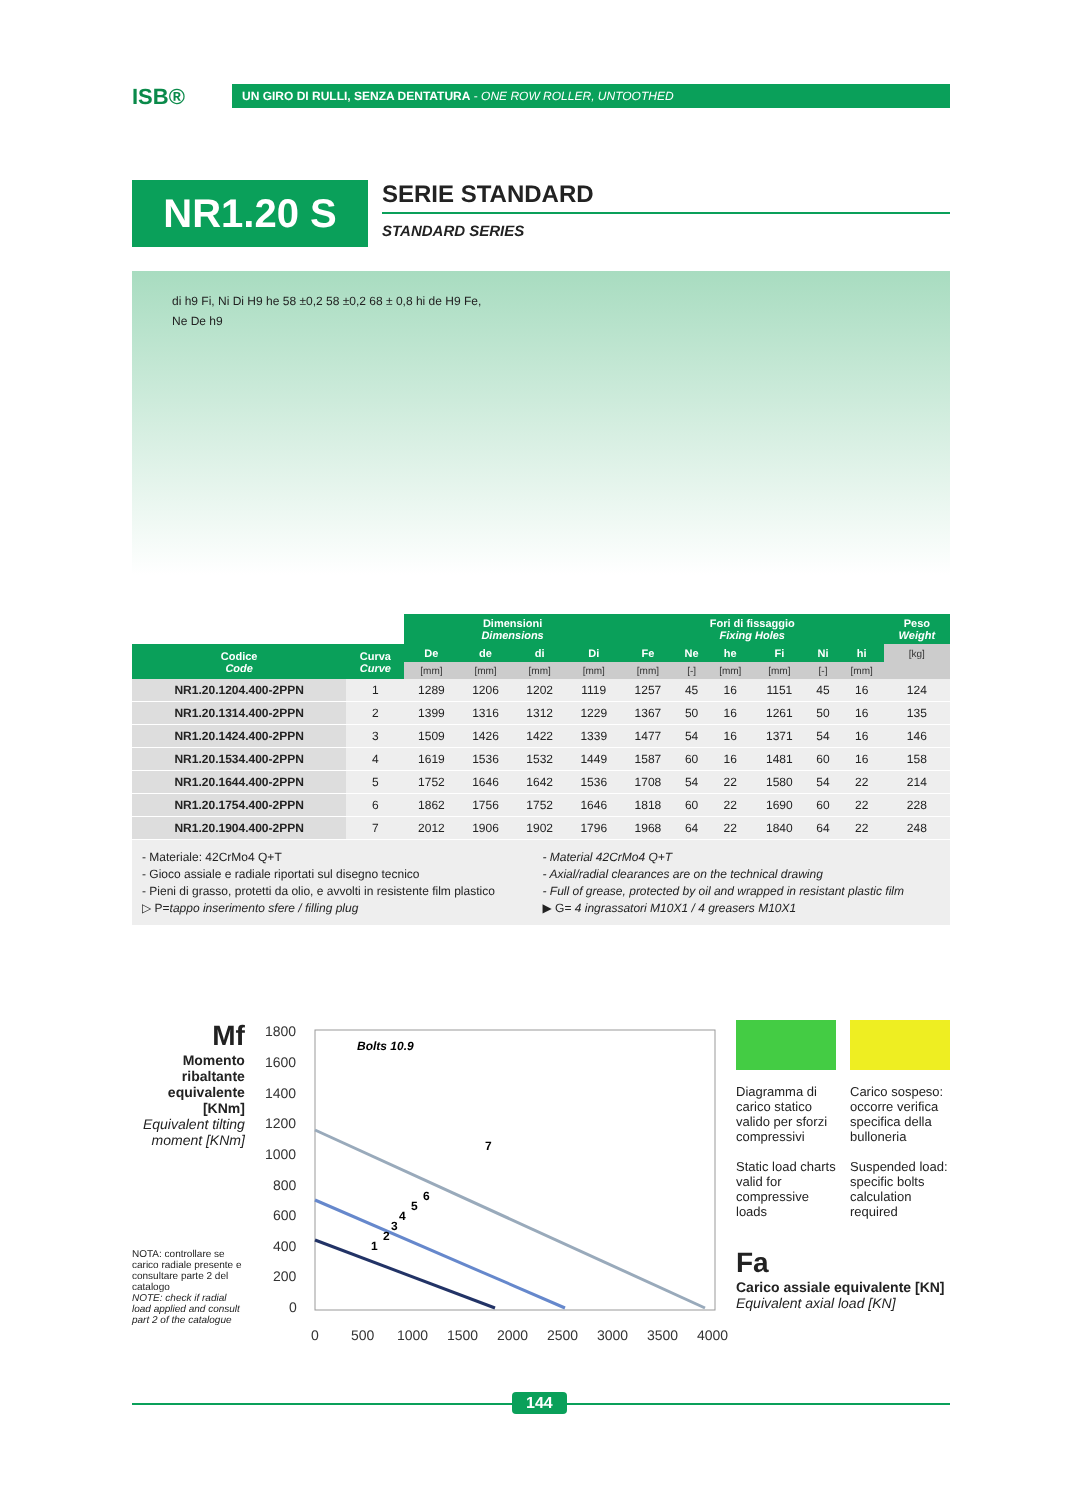ISB®
UN GIRO DI RULLI, SENZA DENTATURA - ONE ROW ROLLER, UNTOOTHED
NR1.20 S
SERIE STANDARD
STANDARD SERIES
di h9 Fi, Ni Di H9 he 58 ±0,2 58 ±0,2 68 ± 0,8 hi de H9 Fe, Ne De h9
| | | Dimensioni Dimensions | | | | Fori di fissaggio Fixing Holes | | | | | | Peso Weight |
| --- | --- | --- | --- | --- | --- | --- | --- | --- | --- | --- | --- | --- |
| Codice Code | Curva Curve | De | de | di | Di | Fe | Ne | he | Fi | Ni | hi | [kg] |
| | | [mm] | [mm] | [mm] | [mm] | [mm] | [-] | [mm] | [mm] | [-] | [mm] | |
| NR1.20.1204.400-2PPN | 1 | 1289 | 1206 | 1202 | 1119 | 1257 | 45 | 16 | 1151 | 45 | 16 | 124 |
| NR1.20.1314.400-2PPN | 2 | 1399 | 1316 | 1312 | 1229 | 1367 | 50 | 16 | 1261 | 50 | 16 | 135 |
| NR1.20.1424.400-2PPN | 3 | 1509 | 1426 | 1422 | 1339 | 1477 | 54 | 16 | 1371 | 54 | 16 | 146 |
| NR1.20.1534.400-2PPN | 4 | 1619 | 1536 | 1532 | 1449 | 1587 | 60 | 16 | 1481 | 60 | 16 | 158 |
| NR1.20.1644.400-2PPN | 5 | 1752 | 1646 | 1642 | 1536 | 1708 | 54 | 22 | 1580 | 54 | 22 | 214 |
| NR1.20.1754.400-2PPN | 6 | 1862 | 1756 | 1752 | 1646 | 1818 | 60 | 22 | 1690 | 60 | 22 | 228 |
| NR1.20.1904.400-2PPN | 7 | 2012 | 1906 | 1902 | 1796 | 1968 | 64 | 22 | 1840 | 64 | 22 | 248 |
- Materiale: 42CrMo4 Q+T
- Material 42CrMo4 Q+T
- Gioco assiale e radiale riportati sul disegno tecnico
- Axial/radial clearances are on the technical drawing
- Pieni di grasso, protetti da olio, e avvolti in resistente film plastico
- Full of grease, protected by oil and wrapped in resistant plastic film
▷ P=tappo inserimento sfere / filling plug
▶ G= 4 ingrassatori M10X1 / 4 greasers M10X1
Mf
Momento ribaltante equivalente [KNm]
Equivalent tilting moment [KNm]
NOTA: controllare se carico radiale presente e consultare parte 2 del catalogo
NOTE: check if radial load applied and consult part 2 of the catalogue
1800
1600
1400
1200
1000
800
600
400
200
0
0
500
1000
1500
2000
2500
3000
3500
4000
Bolts 10.9
7
6
5
4
3
2
1
Diagramma di carico statico valido per sforzi compressivi
Static load charts valid for compressive loads
Carico sospeso: occorre verifica specifica della bulloneria
Suspended load: specific bolts calculation required
Fa
Carico assiale equivalente [KN]
Equivalent axial load [KN]
144